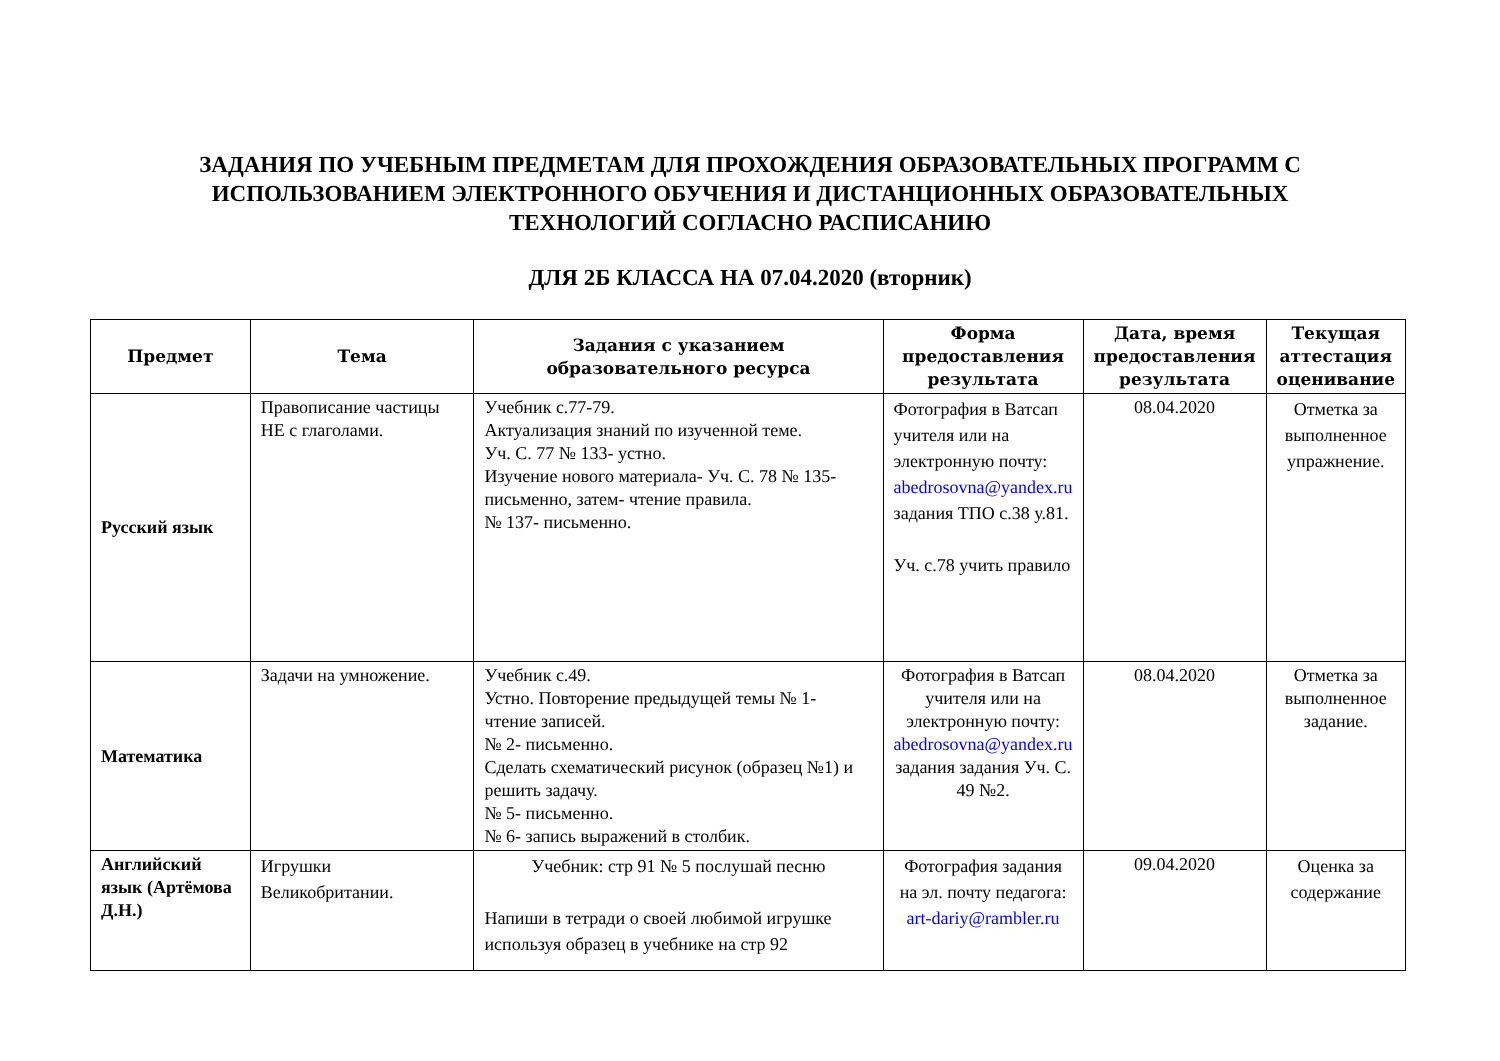ЗАДАНИЯ ПО УЧЕБНЫМ ПРЕДМЕТАМ ДЛЯ ПРОХОЖДЕНИЯ ОБРАЗОВАТЕЛЬНЫХ ПРОГРАММ С
ИСПОЛЬЗОВАНИЕМ ЭЛЕКТРОННОГО ОБУЧЕНИЯ И ДИСТАНЦИОННЫХ ОБРАЗОВАТЕЛЬНЫХ
ТЕХНОЛОГИЙ СОГЛАСНО РАСПИСАНИЮ
ДЛЯ 2Б КЛАССА НА 07.04.2020 (вторник)
| Предмет | Тема | Задания с указанием образовательного ресурса | Форма предоставления результата | Дата, время предоставления результата | Текущая аттестация оценивание |
| --- | --- | --- | --- | --- | --- |
| Русский язык | Правописание частицы НЕ с глаголами. | Учебник с.77-79. Актуализация знаний по изученной теме. Уч. С. 77 № 133- устно. Изучение нового материала- Уч. С. 78 № 135- письменно, затем- чтение правила. № 137- письменно. | Фотография в Ватсап учителя или на электронную почту: abedrosovna@yandex.ru задания ТПО с.38 у.81. Уч. с.78 учить правило | 08.04.2020 | Отметка за выполненное упражнение. |
| Математика | Задачи на умножение. | Учебник с.49. Устно. Повторение предыдущей темы № 1- чтение записей. № 2- письменно. Сделать схематический рисунок (образец №1) и решить задачу. № 5- письменно. № 6- запись выражений в столбик. | Фотография в Ватсап учителя или на электронную почту: abedrosovna@yandex.ru задания задания Уч. С. 49 №2. | 08.04.2020 | Отметка за выполненное задание. |
| Английский язык (Артёмова Д.Н.) | Игрушки Великобритании. | Учебник: стр 91 № 5 послушай песню Напиши в тетради о своей любимой игрушке используя образец в учебнике на стр 92 | Фотография задания на эл. почту педагога: art-dariy@rambler.ru | 09.04.2020 | Оценка за содержание |